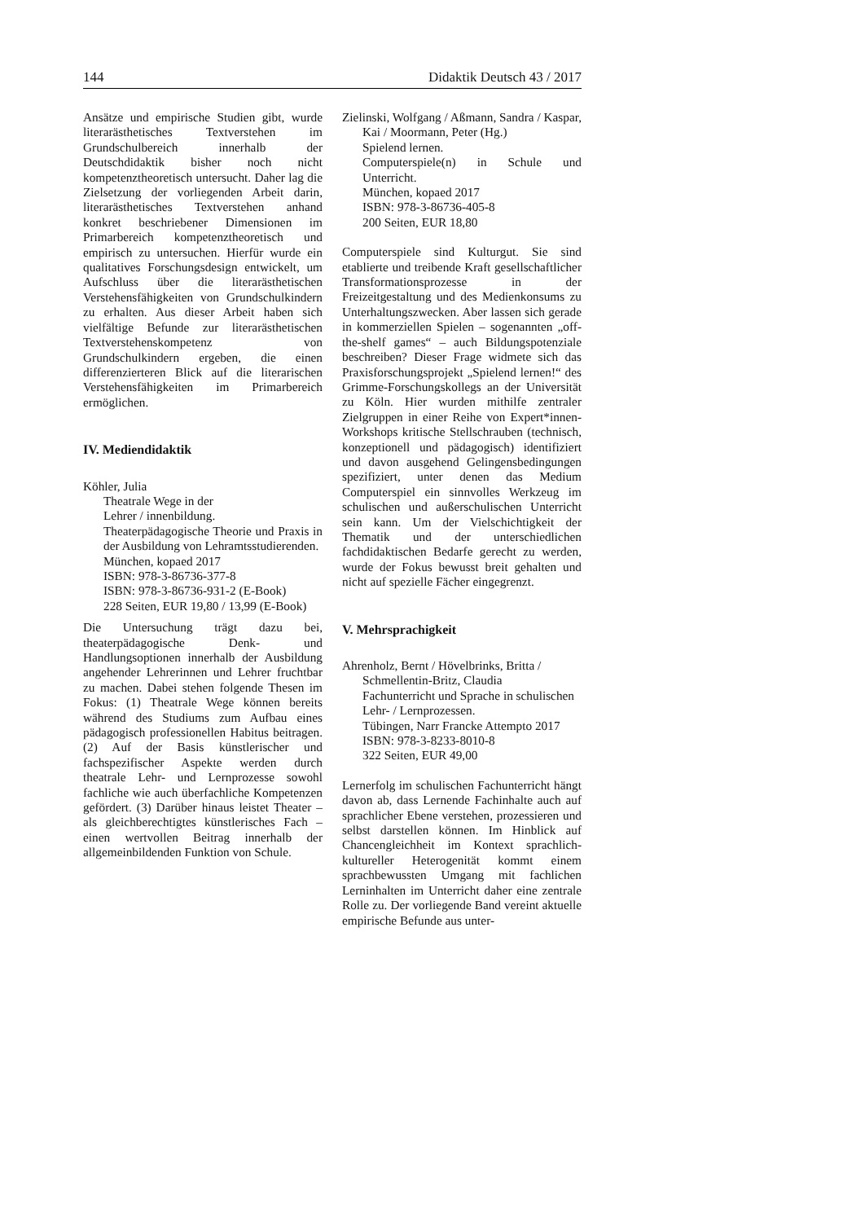144 Didaktik Deutsch 43 / 2017
Ansätze und empirische Studien gibt, wurde literarästhetisches Textverstehen im Grundschulbereich innerhalb der Deutschdidaktik bisher noch nicht kompetenztheoretisch untersucht. Daher lag die Zielsetzung der vorliegenden Arbeit darin, literarästhetisches Textverstehen anhand konkret beschriebener Dimensionen im Primarbereich kompetenztheoretisch und empirisch zu untersuchen. Hierfür wurde ein qualitatives Forschungsdesign entwickelt, um Aufschluss über die literarästhetischen Verstehensfähigkeiten von Grundschulkindern zu erhalten. Aus dieser Arbeit haben sich vielfältige Befunde zur literarästhetischen Textverstehenskompetenz von Grundschulkindern ergeben, die einen differenzierteren Blick auf die literarischen Verstehensfähigkeiten im Primarbereich ermöglichen.
IV. Mediendidaktik
Köhler, Julia
Theatrale Wege in der
Lehrer / innenbildung.
Theaterpädagogische Theorie und Praxis in der Ausbildung von Lehramtsstudierenden.
München, kopaed 2017
ISBN: 978-3-86736-377-8
ISBN: 978-3-86736-931-2 (E-Book)
228 Seiten, EUR 19,80 / 13,99 (E-Book)
Die Untersuchung trägt dazu bei, theaterpädagogische Denk- und Handlungsoptionen innerhalb der Ausbildung angehender Lehrerinnen und Lehrer fruchtbar zu machen. Dabei stehen folgende Thesen im Fokus: (1) Theatrale Wege können bereits während des Studiums zum Aufbau eines pädagogisch professionellen Habitus beitragen. (2) Auf der Basis künstlerischer und fachspezifischer Aspekte werden durch theatrale Lehr- und Lernprozesse sowohl fachliche wie auch überfachliche Kompetenzen gefördert. (3) Darüber hinaus leistet Theater – als gleichberechtigtes künstlerisches Fach – einen wertvollen Beitrag innerhalb der allgemeinbildenden Funktion von Schule.
Zielinski, Wolfgang / Aßmann, Sandra / Kaspar,
Kai / Moormann, Peter (Hg.)
Spielend lernen.
Computerspiele(n) in Schule und Unterricht.
München, kopaed 2017
ISBN: 978-3-86736-405-8
200 Seiten, EUR 18,80
Computerspiele sind Kulturgut. Sie sind etablierte und treibende Kraft gesellschaftlicher Transformationsprozesse in der Freizeitgestaltung und des Medienkonsums zu Unterhaltungszwecken. Aber lassen sich gerade in kommerziellen Spielen – sogenannten „off-the-shelf games“ – auch Bildungspotenziale beschreiben? Dieser Frage widmete sich das Praxisforschungsprojekt „Spielend lernen!“ des Grimme-Forschungskollegs an der Universität zu Köln. Hier wurden mithilfe zentraler Zielgruppen in einer Reihe von Expert*innen-Workshops kritische Stellschrauben (technisch, konzeptionell und pädagogisch) identifiziert und davon ausgehend Gelingensbedingungen spezifiziert, unter denen das Medium Computerspiel ein sinnvolles Werkzeug im schulischen und außerschulischen Unterricht sein kann. Um der Vielschichtigkeit der Thematik und der unterschiedlichen fachdidaktischen Bedarfe gerecht zu werden, wurde der Fokus bewusst breit gehalten und nicht auf spezielle Fächer eingegrenzt.
V. Mehrsprachigkeit
Ahrenholz, Bernt / Hövelbrinks, Britta /
Schmellentin-Britz, Claudia
Fachunterricht und Sprache in schulischen Lehr- / Lernprozessen.
Tübingen, Narr Francke Attempto 2017
ISBN: 978-3-8233-8010-8
322 Seiten, EUR 49,00
Lernerfolg im schulischen Fachunterricht hängt davon ab, dass Lernende Fachinhalte auch auf sprachlicher Ebene verstehen, prozessieren und selbst darstellen können. Im Hinblick auf Chancengleichheit im Kontext sprachlich-kultureller Heterogenität kommt einem sprachbewussten Umgang mit fachlichen Lerninhalten im Unterricht daher eine zentrale Rolle zu. Der vorliegende Band vereint aktuelle empirische Befunde aus unter-